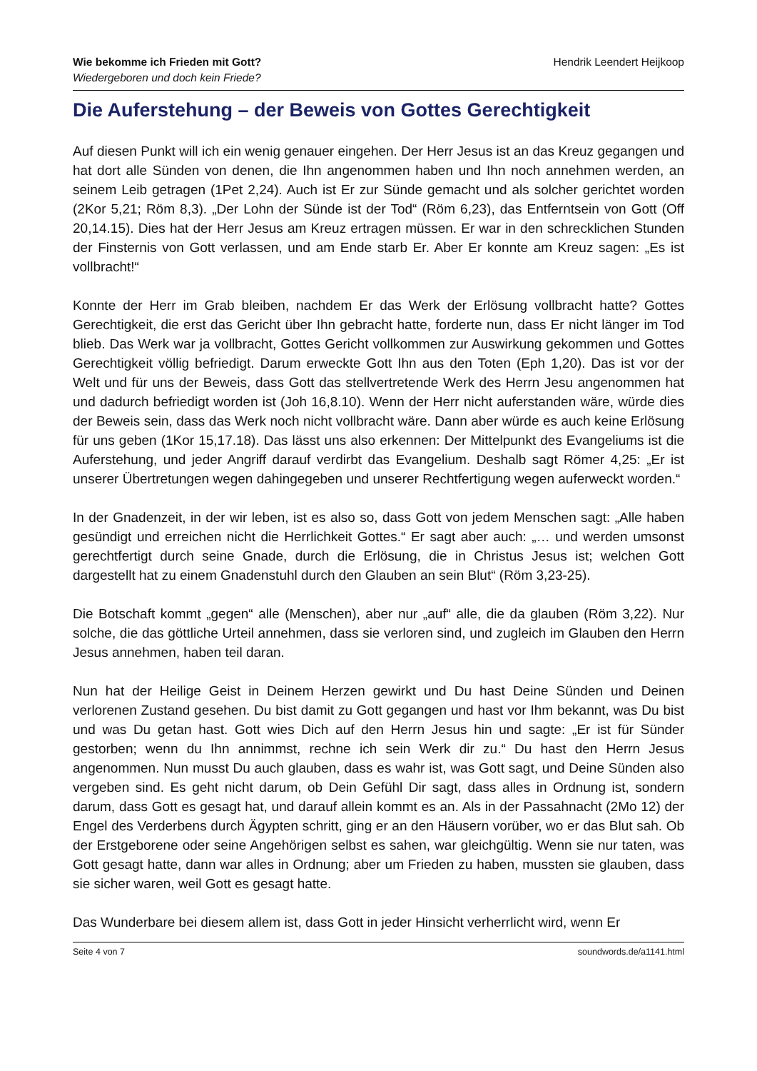Wie bekomme ich Frieden mit Gott?
Wiedergeboren und doch kein Friede?
Hendrik Leendert Heijkoop
Die Auferstehung – der Beweis von Gottes Gerechtigkeit
Auf diesen Punkt will ich ein wenig genauer eingehen. Der Herr Jesus ist an das Kreuz gegangen und hat dort alle Sünden von denen, die Ihn angenommen haben und Ihn noch annehmen werden, an seinem Leib getragen (1Pet 2,24). Auch ist Er zur Sünde gemacht und als solcher gerichtet worden (2Kor 5,21; Röm 8,3). „Der Lohn der Sünde ist der Tod“ (Röm 6,23), das Entferntsein von Gott (Off 20,14.15). Dies hat der Herr Jesus am Kreuz ertragen müssen. Er war in den schrecklichen Stunden der Finsternis von Gott verlassen, und am Ende starb Er. Aber Er konnte am Kreuz sagen: „Es ist vollbracht!“
Konnte der Herr im Grab bleiben, nachdem Er das Werk der Erlösung vollbracht hatte? Gottes Gerechtigkeit, die erst das Gericht über Ihn gebracht hatte, forderte nun, dass Er nicht länger im Tod blieb. Das Werk war ja vollbracht, Gottes Gericht vollkommen zur Auswirkung gekommen und Gottes Gerechtigkeit völlig befriedigt. Darum erweckte Gott Ihn aus den Toten (Eph 1,20). Das ist vor der Welt und für uns der Beweis, dass Gott das stellvertretende Werk des Herrn Jesu angenommen hat und dadurch befriedigt worden ist (Joh 16,8.10). Wenn der Herr nicht auferstanden wäre, würde dies der Beweis sein, dass das Werk noch nicht vollbracht wäre. Dann aber würde es auch keine Erlösung für uns geben (1Kor 15,17.18). Das lässt uns also erkennen: Der Mittelpunkt des Evangeliums ist die Auferstehung, und jeder Angriff darauf verdirbt das Evangelium. Deshalb sagt Römer 4,25: „Er ist unserer Übertretungen wegen dahingegeben und unserer Rechtfertigung wegen auferweckt worden.“
In der Gnadenzeit, in der wir leben, ist es also so, dass Gott von jedem Menschen sagt: „Alle haben gesündigt und erreichen nicht die Herrlichkeit Gottes.“ Er sagt aber auch: „… und werden umsonst gerechtfertigt durch seine Gnade, durch die Erlösung, die in Christus Jesus ist; welchen Gott dargestellt hat zu einem Gnadenstuhl durch den Glauben an sein Blut“ (Röm 3,23-25).
Die Botschaft kommt „gegen“ alle (Menschen), aber nur „auf“ alle, die da glauben (Röm 3,22). Nur solche, die das göttliche Urteil annehmen, dass sie verloren sind, und zugleich im Glauben den Herrn Jesus annehmen, haben teil daran.
Nun hat der Heilige Geist in Deinem Herzen gewirkt und Du hast Deine Sünden und Deinen verlorenen Zustand gesehen. Du bist damit zu Gott gegangen und hast vor Ihm bekannt, was Du bist und was Du getan hast. Gott wies Dich auf den Herrn Jesus hin und sagte: „Er ist für Sünder gestorben; wenn du Ihn annimmst, rechne ich sein Werk dir zu.“ Du hast den Herrn Jesus angenommen. Nun musst Du auch glauben, dass es wahr ist, was Gott sagt, und Deine Sünden also vergeben sind. Es geht nicht darum, ob Dein Gefühl Dir sagt, dass alles in Ordnung ist, sondern darum, dass Gott es gesagt hat, und darauf allein kommt es an. Als in der Passahnacht (2Mo 12) der Engel des Verderbens durch Ägypten schritt, ging er an den Häusern vorüber, wo er das Blut sah. Ob der Erstgeborene oder seine Angehörigen selbst es sahen, war gleichgültig. Wenn sie nur taten, was Gott gesagt hatte, dann war alles in Ordnung; aber um Frieden zu haben, mussten sie glauben, dass sie sicher waren, weil Gott es gesagt hatte.
Das Wunderbare bei diesem allem ist, dass Gott in jeder Hinsicht verherrlicht wird, wenn Er
Seite 4 von 7 soundwords.de/a1141.html